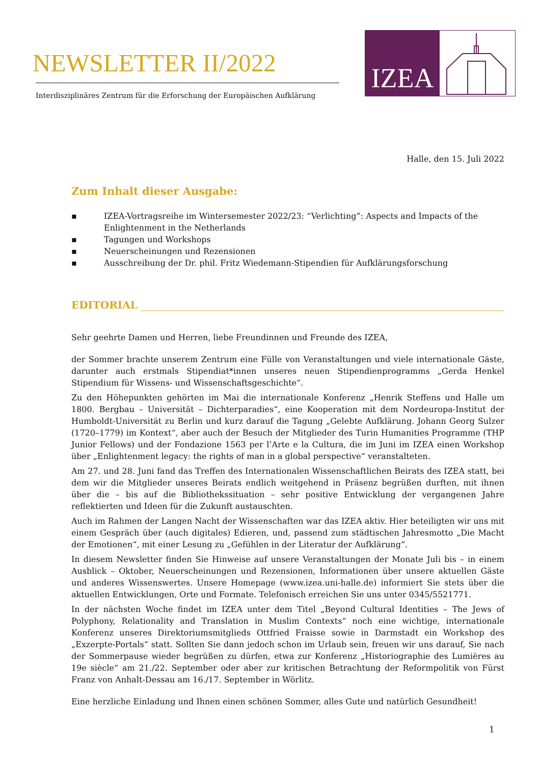NEWSLETTER II/2022
Interdisziplinäres Zentrum für die Erforschung der Europäischen Aufklärung
IZEA
Halle, den 15. Juli 2022
Zum Inhalt dieser Ausgabe:
▪ IZEA-Vortragsreihe im Wintersemester 2022/23: “Verlichting”: Aspects and Impacts of the Enlightenment in the Netherlands
▪ Tagungen und Workshops
▪ Neuerscheinungen und Rezensionen
▪ Ausschreibung der Dr. phil. Fritz Wiedemann-Stipendien für Aufklärungsforschung
EDITORIAL
Sehr geehrte Damen und Herren, liebe Freundinnen und Freunde des IZEA,
der Sommer brachte unserem Zentrum eine Fülle von Veranstaltungen und viele internationale Gäste, darunter auch erstmals Stipendiat*innen unseres neuen Stipendienprogramms „Gerda Henkel Stipendium für Wissens- und Wissenschaftsgeschichte“.
Zu den Höhepunkten gehörten im Mai die internationale Konferenz „Henrik Steffens und Halle um 1800. Bergbau – Universität – Dichterparadies“, eine Kooperation mit dem Nordeuropa-Institut der Humboldt-Universität zu Berlin und kurz darauf die Tagung „Gelebte Aufklärung. Johann Georg Sulzer (1720–1779) im Kontext“, aber auch der Besuch der Mitglieder des Turin Humanities Programme (THP Junior Fellows) und der Fondazione 1563 per l’Arte e la Cultura, die im Juni im IZEA einen Workshop über „Enlightenment legacy: the rights of man in a global perspective“ veranstalteten.
Am 27. und 28. Juni fand das Treffen des Internationalen Wissenschaftlichen Beirats des IZEA statt, bei dem wir die Mitglieder unseres Beirats endlich weitgehend in Präsenz begrüßen durften, mit ihnen über die – bis auf die Bibliothekssituation – sehr positive Entwicklung der vergangenen Jahre reflektierten und Ideen für die Zukunft austauschten.
Auch im Rahmen der Langen Nacht der Wissenschaften war das IZEA aktiv. Hier beteiligten wir uns mit einem Gespräch über (auch digitales) Edieren, und, passend zum städtischen Jahresmotto „Die Macht der Emotionen“, mit einer Lesung zu „Gefühlen in der Literatur der Aufklärung“.
In diesem Newsletter finden Sie Hinweise auf unsere Veranstaltungen der Monate Juli bis – in einem Ausblick – Oktober, Neuerscheinungen und Rezensionen, Informationen über unsere aktuellen Gäste und anderes Wissenswertes. Unsere Homepage (www.izea.uni-halle.de) informiert Sie stets über die aktuellen Entwicklungen, Orte und Formate. Telefonisch erreichen Sie uns unter 0345/5521771.
In der nächsten Woche findet im IZEA unter dem Titel „Beyond Cultural Identities – The Jews of Polyphony, Relationality and Translation in Muslim Contexts“ noch eine wichtige, internationale Konferenz unseres Direktoriumsmitglieds Ottfried Fraisse sowie in Darmstadt ein Workshop des „Exzerpte-Portals“ statt. Sollten Sie dann jedoch schon im Urlaub sein, freuen wir uns darauf, Sie nach der Sommerpause wieder begrüßen zu dürfen, etwa zur Konferenz „Historiographie des Lumières au 19e siècle“ am 21./22. September oder aber zur kritischen Betrachtung der Reformpolitik von Fürst Franz von Anhalt-Dessau am 16./17. September in Wörlitz.
Eine herzliche Einladung und Ihnen einen schönen Sommer, alles Gute und natürlich Gesundheit!
1